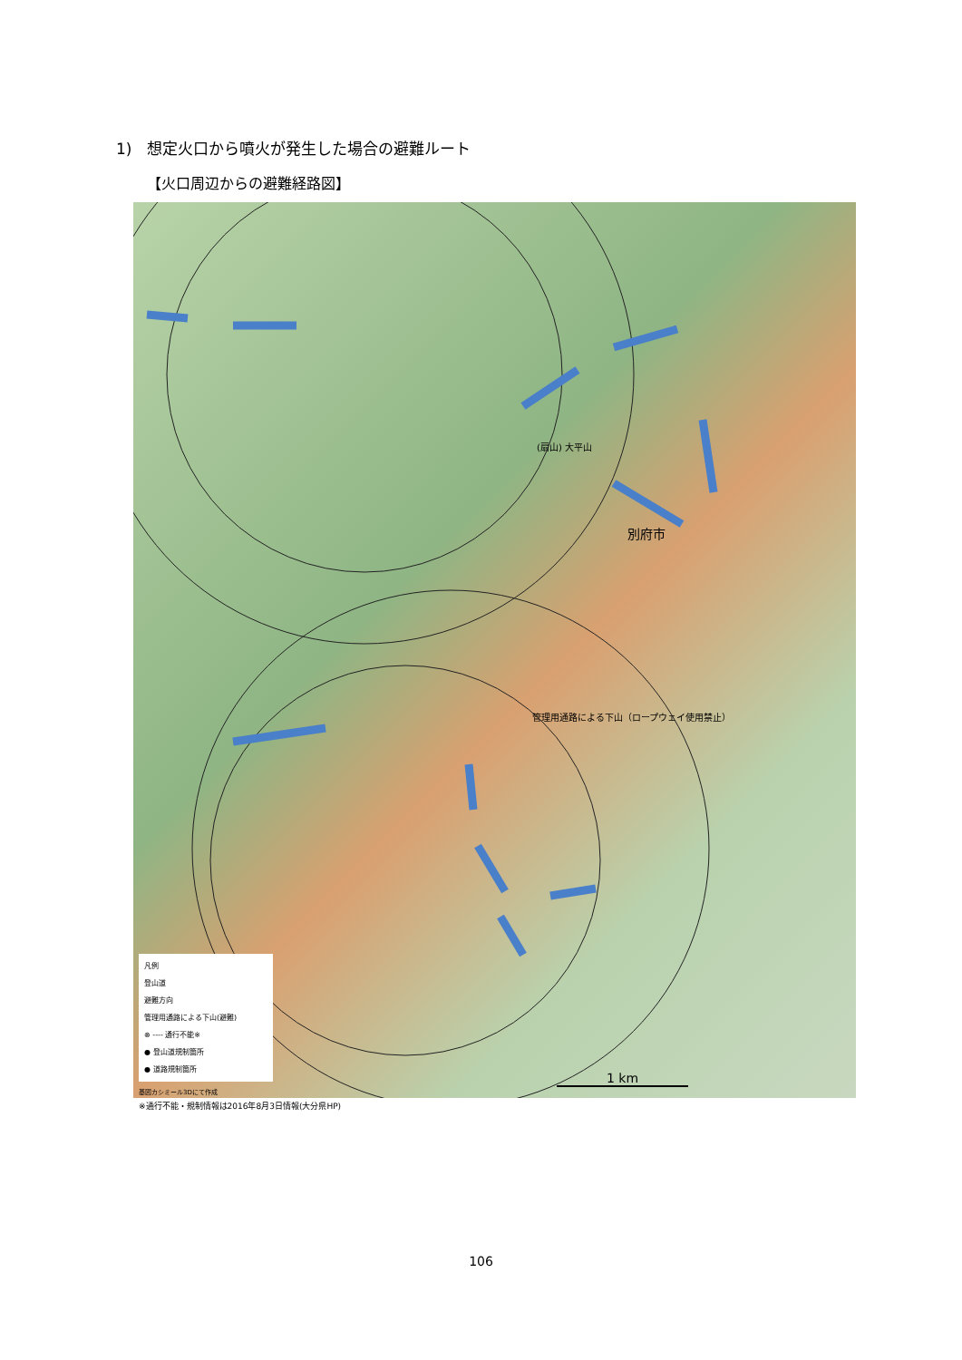1)　想定火口から噴火が発生した場合の避難ルート
【火口周辺からの避難経路図】
別府市
(扇山) 大平山
管理用通路による下山（ロープウェイ使用禁止）
凡例
登山道
避難方向
管理用通路による下山(避難)
⊗ ---- 通行不能※
● 登山道規制箇所
● 道路規制箇所
1 km
基図カシミール3Dにて作成
※通行不能・規制情報は2016年8月3日情報(大分県HP)
106